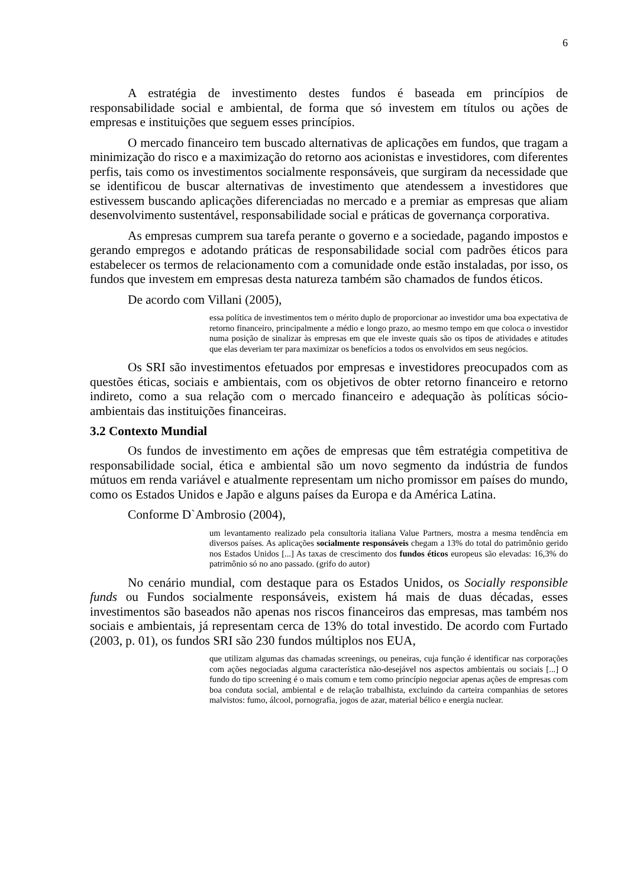6
A estratégia de investimento destes fundos é baseada em princípios de responsabilidade social e ambiental, de forma que só investem em títulos ou ações de empresas e instituições que seguem esses princípios.
O mercado financeiro tem buscado alternativas de aplicações em fundos, que tragam a minimização do risco e a maximização do retorno aos acionistas e investidores, com diferentes perfis, tais como os investimentos socialmente responsáveis, que surgiram da necessidade que se identificou de buscar alternativas de investimento que atendessem a investidores que estivessem buscando aplicações diferenciadas no mercado e a premiar as empresas que aliam desenvolvimento sustentável, responsabilidade social e práticas de governança corporativa.
As empresas cumprem sua tarefa perante o governo e a sociedade, pagando impostos e gerando empregos e adotando práticas de responsabilidade social com padrões éticos para estabelecer os termos de relacionamento com a comunidade onde estão instaladas, por isso, os fundos que investem em empresas desta natureza também são chamados de fundos éticos.
De acordo com Villani (2005),
essa política de investimentos tem o mérito duplo de proporcionar ao investidor uma boa expectativa de retorno financeiro, principalmente a médio e longo prazo, ao mesmo tempo em que coloca o investidor numa posição de sinalizar às empresas em que ele investe quais são os tipos de atividades e atitudes que elas deveriam ter para maximizar os benefícios a todos os envolvidos em seus negócios.
Os SRI são investimentos efetuados por empresas e investidores preocupados com as questões éticas, sociais e ambientais, com os objetivos de obter retorno financeiro e retorno indireto, como a sua relação com o mercado financeiro e adequação às políticas sócio-ambientais das instituições financeiras.
3.2 Contexto Mundial
Os fundos de investimento em ações de empresas que têm estratégia competitiva de responsabilidade social, ética e ambiental são um novo segmento da indústria de fundos mútuos em renda variável e atualmente representam um nicho promissor em países do mundo, como os Estados Unidos e Japão e alguns países da Europa e da América Latina.
Conforme D`Ambrosio (2004),
um levantamento realizado pela consultoria italiana Value Partners, mostra a mesma tendência em diversos países. As aplicações socialmente responsáveis chegam a 13% do total do patrimônio gerido nos Estados Unidos [...] As taxas de crescimento dos fundos éticos europeus são elevadas: 16,3% do patrimônio só no ano passado. (grifo do autor)
No cenário mundial, com destaque para os Estados Unidos, os Socially responsible funds ou Fundos socialmente responsáveis, existem há mais de duas décadas, esses investimentos são baseados não apenas nos riscos financeiros das empresas, mas também nos sociais e ambientais, já representam cerca de 13% do total investido. De acordo com Furtado (2003, p. 01), os fundos SRI são 230 fundos múltiplos nos EUA,
que utilizam algumas das chamadas screenings, ou peneiras, cuja função é identificar nas corporações com ações negociadas alguma característica não-desejável nos aspectos ambientais ou sociais [...] O fundo do tipo screening é o mais comum e tem como princípio negociar apenas ações de empresas com boa conduta social, ambiental e de relação trabalhista, excluindo da carteira companhias de setores malvistos: fumo, álcool, pornografia, jogos de azar, material bélico e energia nuclear.